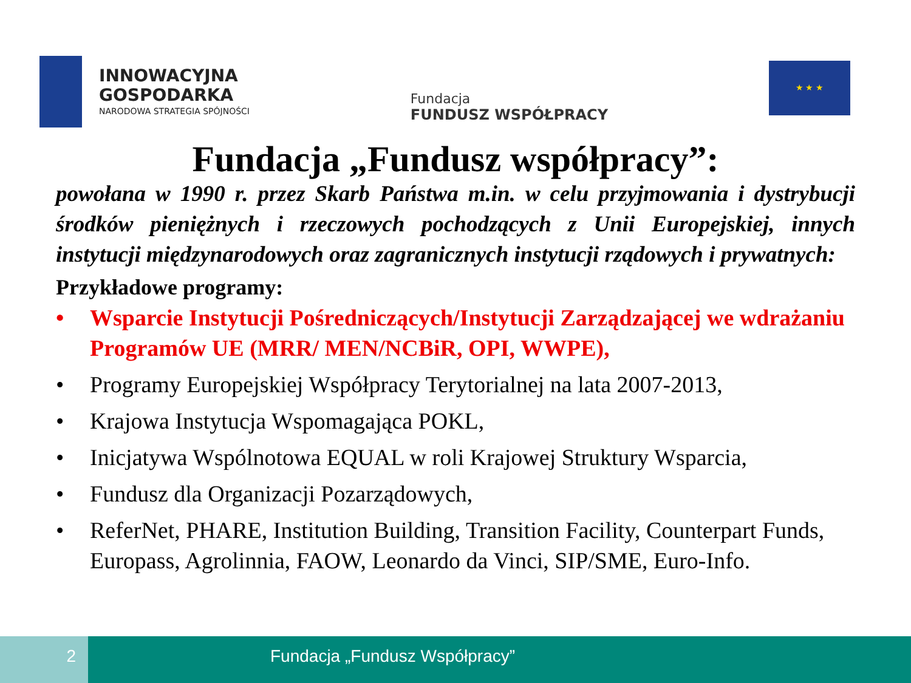INNOWACYJNA
GOSPODARKA
NARODOWA STRATEGIA SPÓJNOŚCI
Fundacja
FUNDUSZ WSPÓŁPRACY
★ ★ ★
Fundacja „Fundusz współpracy”:
powołana w 1990 r. przez Skarb Państwa m.in. w celu przyjmowania i dystrybucji środków pieniężnych i rzeczowych pochodzących z Unii Europejskiej, innych instytucji międzynarodowych oraz zagranicznych instytucji rządowych i prywatnych:
Przykładowe programy:
• Wsparcie Instytucji Pośredniczących/Instytucji Zarządzającej we wdrażaniu Programów UE (MRR/ MEN/NCBiR, OPI, WWPE),
• Programy Europejskiej Współpracy Terytorialnej na lata 2007-2013,
• Krajowa Instytucja Wspomagająca POKL,
• Inicjatywa Wspólnotowa EQUAL w roli Krajowej Struktury Wsparcia,
• Fundusz dla Organizacji Pozarządowych,
• ReferNet, PHARE, Institution Building, Transition Facility, Counterpart Funds, Europass, Agrolinnia, FAOW, Leonardo da Vinci, SIP/SME, Euro-Info.
2 Fundacja „Fundusz Współpracy”